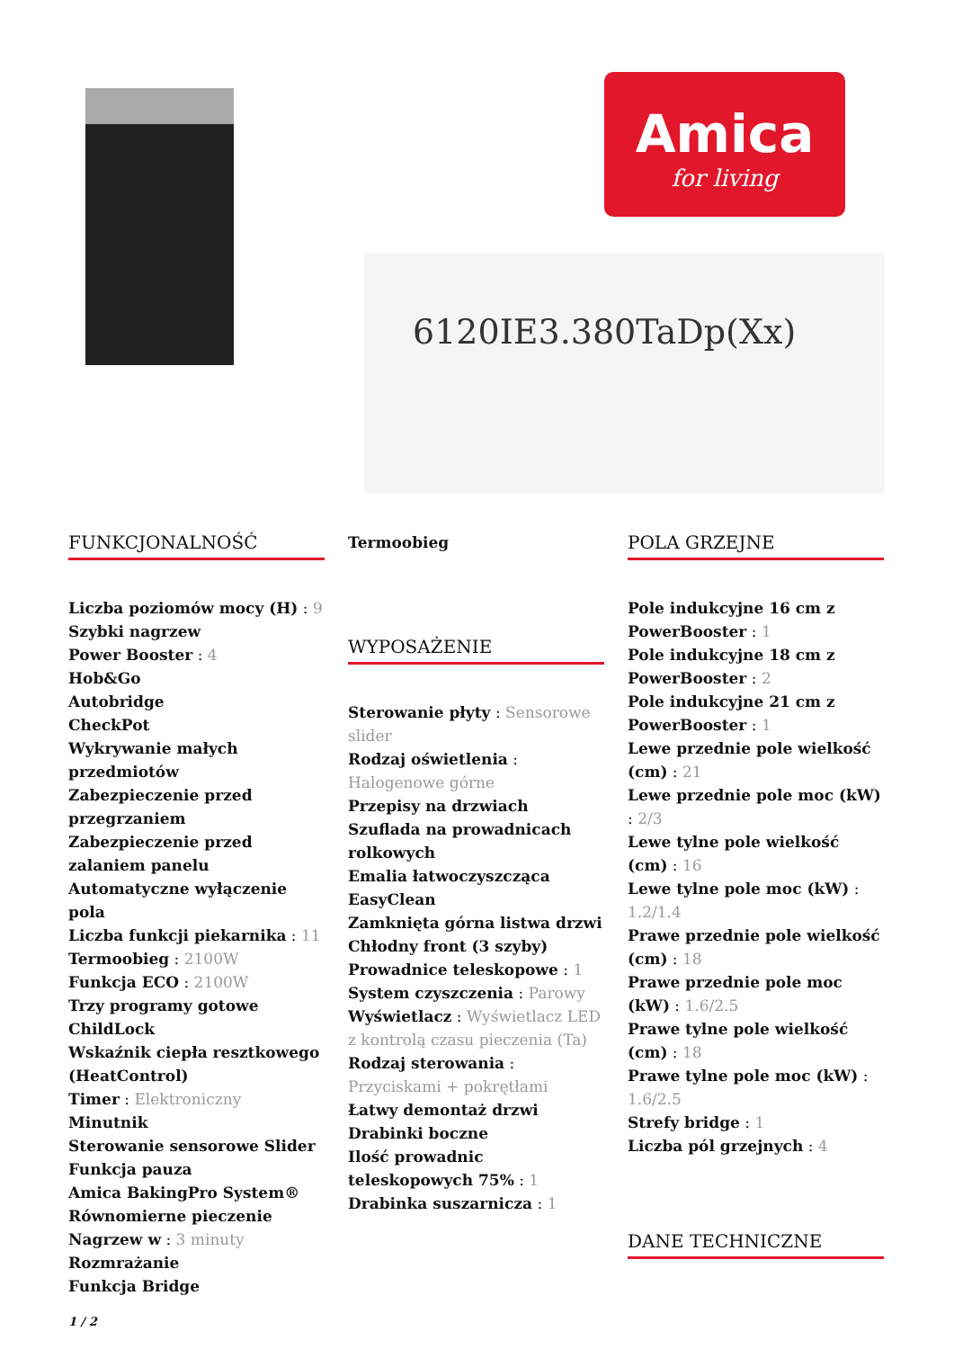Amica
for living
6120IE3.380TaDp(Xx)
FUNKCJONALNOŚĆ
Liczba poziomów mocy (H) : 9
Szybki nagrzew
Power Booster : 4
Hob&Go
Autobridge
CheckPot
Wykrywanie małych przedmiotów
Zabezpieczenie przed przegrzaniem
Zabezpieczenie przed zalaniem panelu
Automatyczne wyłączenie pola
Liczba funkcji piekarnika : 11
Termoobieg : 2100W
Funkcja ECO : 2100W
Trzy programy gotowe
ChildLock
Wskaźnik ciepła resztkowego (HeatControl)
Timer : Elektroniczny
Minutnik
Sterowanie sensorowe Slider
Funkcja pauza
Amica BakingPro System®
Równomierne pieczenie
Nagrzew w : 3 minuty
Rozmrażanie
Funkcja Bridge
Termoobieg
WYPOSAŻENIE
Sterowanie płyty : Sensorowe slider
Rodzaj oświetlenia : Halogenowe górne
Przepisy na drzwiach
Szuflada na prowadnicach rolkowych
Emalia łatwoczyszcząca EasyClean
Zamknięta górna listwa drzwi
Chłodny front (3 szyby)
Prowadnice teleskopowe : 1
System czyszczenia : Parowy
Wyświetlacz : Wyświetlacz LED z kontrolą czasu pieczenia (Ta)
Rodzaj sterowania : Przyciskami + pokrętłami
Łatwy demontaż drzwi
Drabinki boczne
Ilość prowadnic teleskopowych 75% : 1
Drabinka suszarnicza : 1
POLA GRZEJNE
Pole indukcyjne 16 cm z PowerBooster : 1
Pole indukcyjne 18 cm z PowerBooster : 2
Pole indukcyjne 21 cm z PowerBooster : 1
Lewe przednie pole wielkość (cm) : 21
Lewe przednie pole moc (kW) : 2/3
Lewe tylne pole wielkość (cm) : 16
Lewe tylne pole moc (kW) : 1.2/1.4
Prawe przednie pole wielkość (cm) : 18
Prawe przednie pole moc (kW) : 1.6/2.5
Prawe tylne pole wielkość (cm) : 18
Prawe tylne pole moc (kW) : 1.6/2.5
Strefy bridge : 1
Liczba pól grzejnych : 4
DANE TECHNICZNE
1 / 2